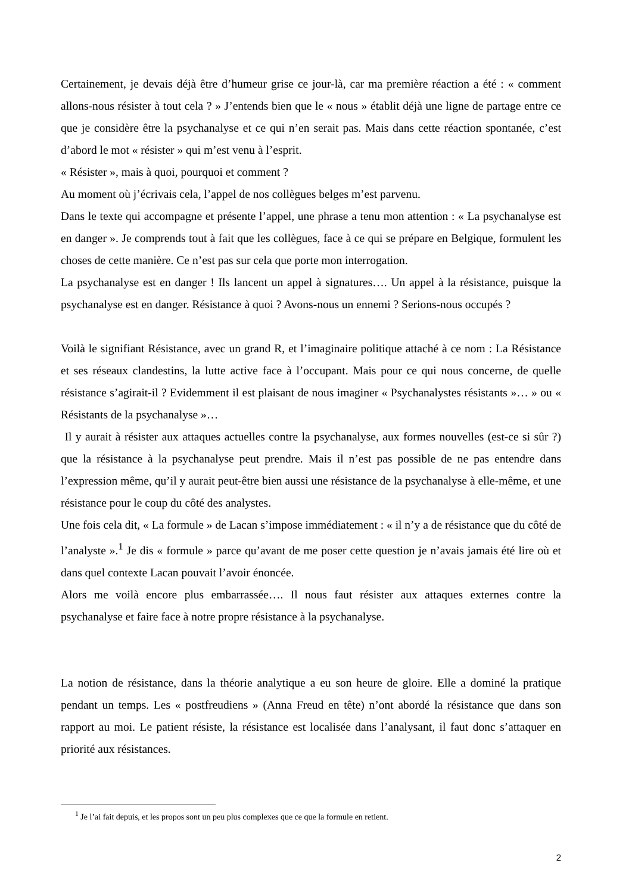Certainement, je devais déjà être d’humeur grise ce jour-là, car ma première réaction a été : « comment allons-nous résister à tout cela ? » J’entends bien que le « nous » établit déjà une ligne de partage entre ce que je considère être la psychanalyse et ce qui n’en serait pas. Mais dans cette réaction spontanée, c’est d’abord le mot « résister » qui m’est venu à l’esprit.
« Résister », mais à quoi, pourquoi et comment ?
Au moment où j’écrivais cela, l’appel de nos collègues belges m’est parvenu.
Dans le texte qui accompagne et présente l’appel, une phrase a tenu mon attention : « La psychanalyse est en danger ». Je comprends tout à fait que les collègues, face à ce qui se prépare en Belgique, formulent les choses de cette manière. Ce n’est pas sur cela que porte mon interrogation.
La psychanalyse est en danger ! Ils lancent un appel à signatures…. Un appel à la résistance, puisque la psychanalyse est en danger. Résistance à quoi ? Avons-nous un ennemi ? Serions-nous occupés ?
Voilà le signifiant Résistance, avec un grand R, et l’imaginaire politique attaché à ce nom : La Résistance et ses réseaux clandestins, la lutte active face à l’occupant. Mais pour ce qui nous concerne, de quelle résistance s’agirait-il ? Evidemment il est plaisant de nous imaginer « Psychanalystes résistants »… » ou « Résistants de la psychanalyse »…
Il y aurait à résister aux attaques actuelles contre la psychanalyse, aux formes nouvelles (est-ce si sûr ?) que la résistance à la psychanalyse peut prendre. Mais il n’est pas possible de ne pas entendre dans l’expression même, qu’il y aurait peut-être bien aussi une résistance de la psychanalyse à elle-même, et une résistance pour le coup du côté des analystes.
Une fois cela dit, « La formule » de Lacan s’impose immédiatement : « il n’y a de résistance que du côté de l’analyste ».<sup>1</sup> Je dis « formule » parce qu’avant de me poser cette question je n’avais jamais été lire où et dans quel contexte Lacan pouvait l’avoir énoncée.
Alors me voilà encore plus embarrassée…. Il nous faut résister aux attaques externes contre la psychanalyse et faire face à notre propre résistance à la psychanalyse.
La notion de résistance, dans la théorie analytique a eu son heure de gloire. Elle a dominé la pratique pendant un temps. Les « postfreudiens » (Anna Freud en tête) n’ont abordé la résistance que dans son rapport au moi. Le patient résiste, la résistance est localisée dans l’analysant, il faut donc s’attaquer en priorité aux résistances.
<sup>1</sup> Je l’ai fait depuis, et les propos sont un peu plus complexes que ce que la formule en retient.
2